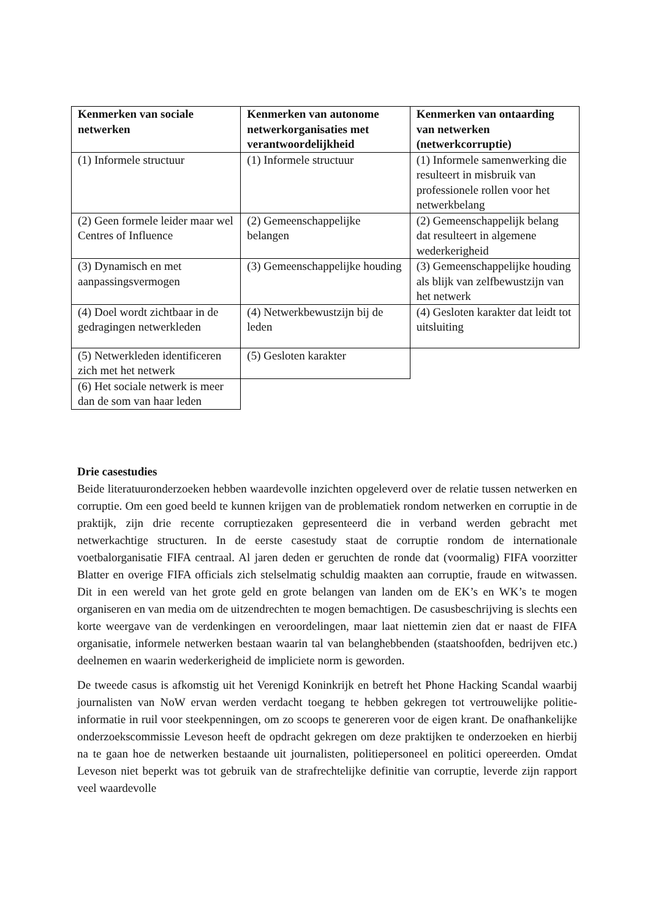| Kenmerken van sociale netwerken | Kenmerken van autonome netwerkorganisaties met verantwoordelijkheid | Kenmerken van ontaarding van netwerken (netwerkcorruptie) |
| --- | --- | --- |
| (1) Informele structuur | (1) Informele structuur | (1) Informele samenwerking die resulteert in misbruik van professionele rollen voor het netwerkbelang |
| (2) Geen formele leider maar wel Centres of Influence | (2) Gemeenschappelijke belangen | (2) Gemeenschappelijk belang dat resulteert in algemene wederkerigheid |
| (3) Dynamisch en met aanpassingsvermogen | (3) Gemeenschappelijke houding | (3) Gemeenschappelijke houding als blijk van zelfbewustzijn van het netwerk |
| (4) Doel wordt zichtbaar in de gedragingen netwerkleden | (4) Netwerkbewustzijn bij de leden | (4) Gesloten karakter dat leidt tot uitsluiting |
| (5) Netwerkleden identificeren zich met het netwerk | (5) Gesloten karakter | |
| (6) Het sociale netwerk is meer dan de som van haar leden | | |
Drie casestudies
Beide literatuuronderzoeken hebben waardevolle inzichten opgeleverd over de relatie tussen netwerken en corruptie. Om een goed beeld te kunnen krijgen van de problematiek rondom netwerken en corruptie in de praktijk, zijn drie recente corruptiezaken gepresenteerd die in verband werden gebracht met netwerkachtige structuren. In de eerste casestudy staat de corruptie rondom de internationale voetbalorganisatie FIFA centraal. Al jaren deden er geruchten de ronde dat (voormalig) FIFA voorzitter Blatter en overige FIFA officials zich stelselmatig schuldig maakten aan corruptie, fraude en witwassen. Dit in een wereld van het grote geld en grote belangen van landen om de EK’s en WK’s te mogen organiseren en van media om de uitzendrechten te mogen bemachtigen. De casusbeschrijving is slechts een korte weergave van de verdenkingen en veroordelingen, maar laat niettemin zien dat er naast de FIFA organisatie, informele netwerken bestaan waarin tal van belanghebbenden (staatshoofden, bedrijven etc.) deelnemen en waarin wederkerigheid de impliciete norm is geworden.
De tweede casus is afkomstig uit het Verenigd Koninkrijk en betreft het Phone Hacking Scandal waarbij journalisten van NoW ervan werden verdacht toegang te hebben gekregen tot vertrouwelijke politie-informatie in ruil voor steekpenningen, om zo scoops te genereren voor de eigen krant. De onafhankelijke onderzoekscommissie Leveson heeft de opdracht gekregen om deze praktijken te onderzoeken en hierbij na te gaan hoe de netwerken bestaande uit journalisten, politiepersoneel en politici opereerden. Omdat Leveson niet beperkt was tot gebruik van de strafrechtelijke definitie van corruptie, leverde zijn rapport veel waardevolle